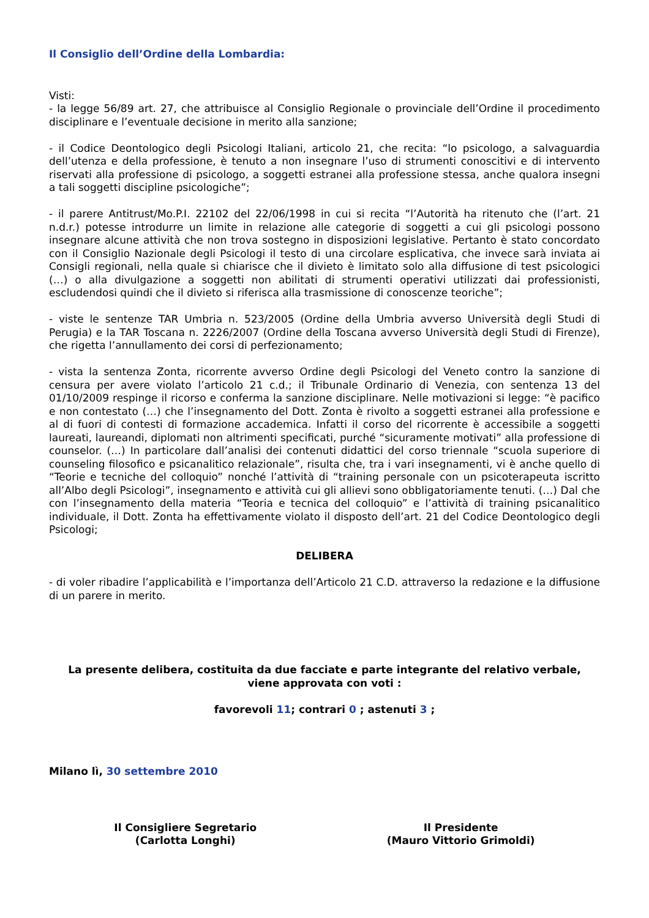Il Consiglio dell’Ordine della Lombardia:
Visti:
- la legge 56/89 art. 27, che attribuisce al Consiglio Regionale o provinciale dell’Ordine il procedimento disciplinare e l’eventuale decisione in merito alla sanzione;
- il Codice Deontologico degli Psicologi Italiani, articolo 21, che recita: “lo psicologo, a salvaguardia dell’utenza e della professione, è tenuto a non insegnare l’uso di strumenti conoscitivi e di intervento riservati alla professione di psicologo, a soggetti estranei alla professione stessa, anche qualora insegni a tali soggetti discipline psicologiche”;
- il parere Antitrust/Mo.P.I. 22102 del 22/06/1998 in cui si recita “l’Autorità ha ritenuto che (l’art. 21 n.d.r.) potesse introdurre un limite in relazione alle categorie di soggetti a cui gli psicologi possono insegnare alcune attività che non trova sostegno in disposizioni legislative. Pertanto è stato concordato con il Consiglio Nazionale degli Psicologi il testo di una circolare esplicativa, che invece sarà inviata ai Consigli regionali, nella quale si chiarisce che il divieto è limitato solo alla diffusione di test psicologici (…) o alla divulgazione a soggetti non abilitati di strumenti operativi utilizzati dai professionisti, escludendosi quindi che il divieto si riferisca alla trasmissione di conoscenze teoriche”;
- viste le sentenze TAR Umbria n. 523/2005 (Ordine della Umbria avverso Università degli Studi di Perugia) e la TAR Toscana n. 2226/2007 (Ordine della Toscana avverso Università degli Studi di Firenze), che rigetta l’annullamento dei corsi di perfezionamento;
- vista la sentenza Zonta, ricorrente avverso Ordine degli Psicologi del Veneto contro la sanzione di censura per avere violato l’articolo 21 c.d.; il Tribunale Ordinario di Venezia, con sentenza 13 del 01/10/2009 respinge il ricorso e conferma la sanzione disciplinare. Nelle motivazioni si legge: “è pacifico e non contestato (…) che l’insegnamento del Dott. Zonta è rivolto a soggetti estranei alla professione e al di fuori di contesti di formazione accademica. Infatti il corso del ricorrente è accessibile a soggetti laureati, laureandi, diplomati non altrimenti specificati, purché “sicuramente motivati” alla professione di counselor. (…) In particolare dall’analisi dei contenuti didattici del corso triennale “scuola superiore di counseling filosofico e psicanalitico relazionale”, risulta che, tra i vari insegnamenti, vi è anche quello di “Teorie e tecniche del colloquio” nonché l’attività di “training personale con un psicoterapeuta iscritto all’Albo degli Psicologi”, insegnamento e attività cui gli allievi sono obbligatoriamente tenuti. (…) Dal che con l’insegnamento della materia “Teoria e tecnica del colloquio” e l’attività di training psicanalitico individuale, il Dott. Zonta ha effettivamente violato il disposto dell’art. 21 del Codice Deontologico degli Psicologi;
DELIBERA
- di voler ribadire l’applicabilità e l’importanza dell’Articolo 21 C.D. attraverso la redazione e la diffusione di un parere in merito.
La presente delibera, costituita da due facciate e parte integrante del relativo verbale,
viene approvata con voti :
favorevoli 11; contrari 0 ; astenuti 3 ;
Milano lì, 30 settembre 2010
Il Consigliere Segretario
(Carlotta Longhi)
Il Presidente
(Mauro Vittorio Grimoldi)